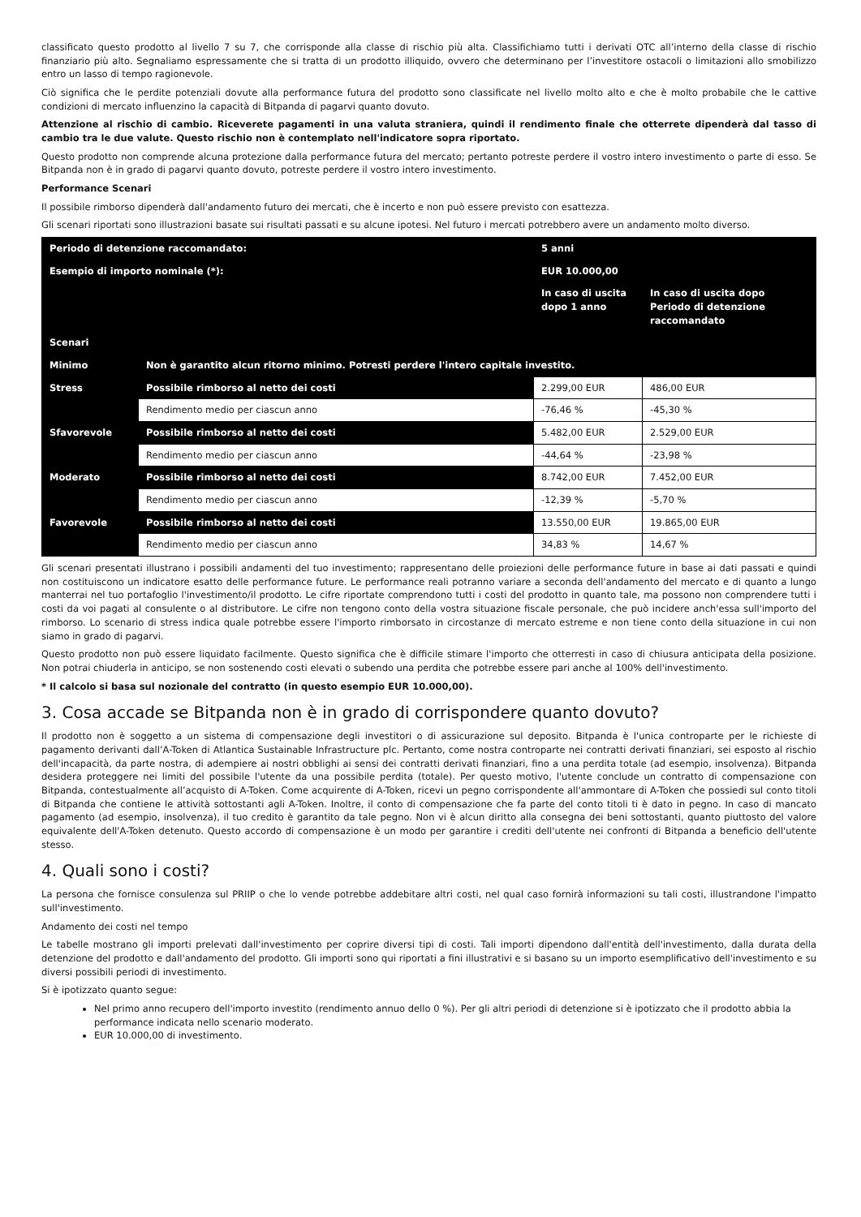classificato questo prodotto al livello 7 su 7, che corrisponde alla classe di rischio più alta. Classifichiamo tutti i derivati OTC all’interno della classe di rischio finanziario più alto. Segnaliamo espressamente che si tratta di un prodotto illiquido, ovvero che determinano per l’investitore ostacoli o limitazioni allo smobilizzo entro un lasso di tempo ragionevole.
Ciò significa che le perdite potenziali dovute alla performance futura del prodotto sono classificate nel livello molto alto e che è molto probabile che le cattive condizioni di mercato influenzino la capacità di Bitpanda di pagarvi quanto dovuto.
Attenzione al rischio di cambio. Riceverete pagamenti in una valuta straniera, quindi il rendimento finale che otterrete dipenderà dal tasso di cambio tra le due valute. Questo rischio non è contemplato nell'indicatore sopra riportato.
Questo prodotto non comprende alcuna protezione dalla performance futura del mercato; pertanto potreste perdere il vostro intero investimento o parte di esso. Se Bitpanda non è in grado di pagarvi quanto dovuto, potreste perdere il vostro intero investimento.
Performance Scenari
Il possibile rimborso dipenderà dall'andamento futuro dei mercati, che è incerto e non può essere previsto con esattezza.
Gli scenari riportati sono illustrazioni basate sui risultati passati e su alcune ipotesi. Nel futuro i mercati potrebbero avere un andamento molto diverso.
| Periodo di detenzione raccomandato: | | 5 anni | |
| --- | --- | --- | --- |
| Esempio di importo nominale (*): | | EUR 10.000,00 | |
| | | In caso di uscita dopo 1 anno | In caso di uscita dopo Periodo di detenzione raccomandato |
| Scenari | | | |
| Minimo | Non è garantito alcun ritorno minimo. Potresti perdere l'intero capitale investito. | | |
| Stress | Possibile rimborso al netto dei costi | 2.299,00 EUR | 486,00 EUR |
| | Rendimento medio per ciascun anno | -76,46 % | -45,30 % |
| Sfavorevole | Possibile rimborso al netto dei costi | 5.482,00 EUR | 2.529,00 EUR |
| | Rendimento medio per ciascun anno | -44,64 % | -23,98 % |
| Moderato | Possibile rimborso al netto dei costi | 8.742,00 EUR | 7.452,00 EUR |
| | Rendimento medio per ciascun anno | -12,39 % | -5,70 % |
| Favorevole | Possibile rimborso al netto dei costi | 13.550,00 EUR | 19.865,00 EUR |
| | Rendimento medio per ciascun anno | 34,83 % | 14,67 % |
Gli scenari presentati illustrano i possibili andamenti del tuo investimento; rappresentano delle proiezioni delle performance future in base ai dati passati e quindi non costituiscono un indicatore esatto delle performance future. Le performance reali potranno variare a seconda dell'andamento del mercato e di quanto a lungo manterrai nel tuo portafoglio l'investimento/il prodotto. Le cifre riportate comprendono tutti i costi del prodotto in quanto tale, ma possono non comprendere tutti i costi da voi pagati al consulente o al distributore. Le cifre non tengono conto della vostra situazione fiscale personale, che può incidere anch'essa sull'importo del rimborso. Lo scenario di stress indica quale potrebbe essere l'importo rimborsato in circostanze di mercato estreme e non tiene conto della situazione in cui non siamo in grado di pagarvi.
Questo prodotto non può essere liquidato facilmente. Questo significa che è difficile stimare l'importo che otterresti in caso di chiusura anticipata della posizione. Non potrai chiuderla in anticipo, se non sostenendo costi elevati o subendo una perdita che potrebbe essere pari anche al 100% dell'investimento.
* Il calcolo si basa sul nozionale del contratto (in questo esempio EUR 10.000,00).
3. Cosa accade se Bitpanda non è in grado di corrispondere quanto dovuto?
Il prodotto non è soggetto a un sistema di compensazione degli investitori o di assicurazione sul deposito. Bitpanda è l'unica controparte per le richieste di pagamento derivanti dall’A-Token di Atlantica Sustainable Infrastructure plc. Pertanto, come nostra controparte nei contratti derivati finanziari, sei esposto al rischio dell'incapacità, da parte nostra, di adempiere ai nostri obblighi ai sensi dei contratti derivati finanziari, fino a una perdita totale (ad esempio, insolvenza). Bitpanda desidera proteggere nei limiti del possibile l'utente da una possibile perdita (totale). Per questo motivo, l'utente conclude un contratto di compensazione con Bitpanda, contestualmente all’acquisto di A-Token. Come acquirente di A-Token, ricevi un pegno corrispondente all'ammontare di A-Token che possiedi sul conto titoli di Bitpanda che contiene le attività sottostanti agli A-Token. Inoltre, il conto di compensazione che fa parte del conto titoli ti è dato in pegno. In caso di mancato pagamento (ad esempio, insolvenza), il tuo credito è garantito da tale pegno. Non vi è alcun diritto alla consegna dei beni sottostanti, quanto piuttosto del valore equivalente dell'A-Token detenuto. Questo accordo di compensazione è un modo per garantire i crediti dell'utente nei confronti di Bitpanda a beneficio dell'utente stesso.
4. Quali sono i costi?
La persona che fornisce consulenza sul PRIIP o che lo vende potrebbe addebitare altri costi, nel qual caso fornirà informazioni su tali costi, illustrandone l'impatto sull'investimento.
Andamento dei costi nel tempo
Le tabelle mostrano gli importi prelevati dall'investimento per coprire diversi tipi di costi. Tali importi dipendono dall'entità dell'investimento, dalla durata della detenzione del prodotto e dall'andamento del prodotto. Gli importi sono qui riportati a fini illustrativi e si basano su un importo esemplificativo dell'investimento e su diversi possibili periodi di investimento.
Si è ipotizzato quanto segue:
Nel primo anno recupero dell'importo investito (rendimento annuo dello 0 %). Per gli altri periodi di detenzione si è ipotizzato che il prodotto abbia la performance indicata nello scenario moderato.
EUR 10.000,00 di investimento.